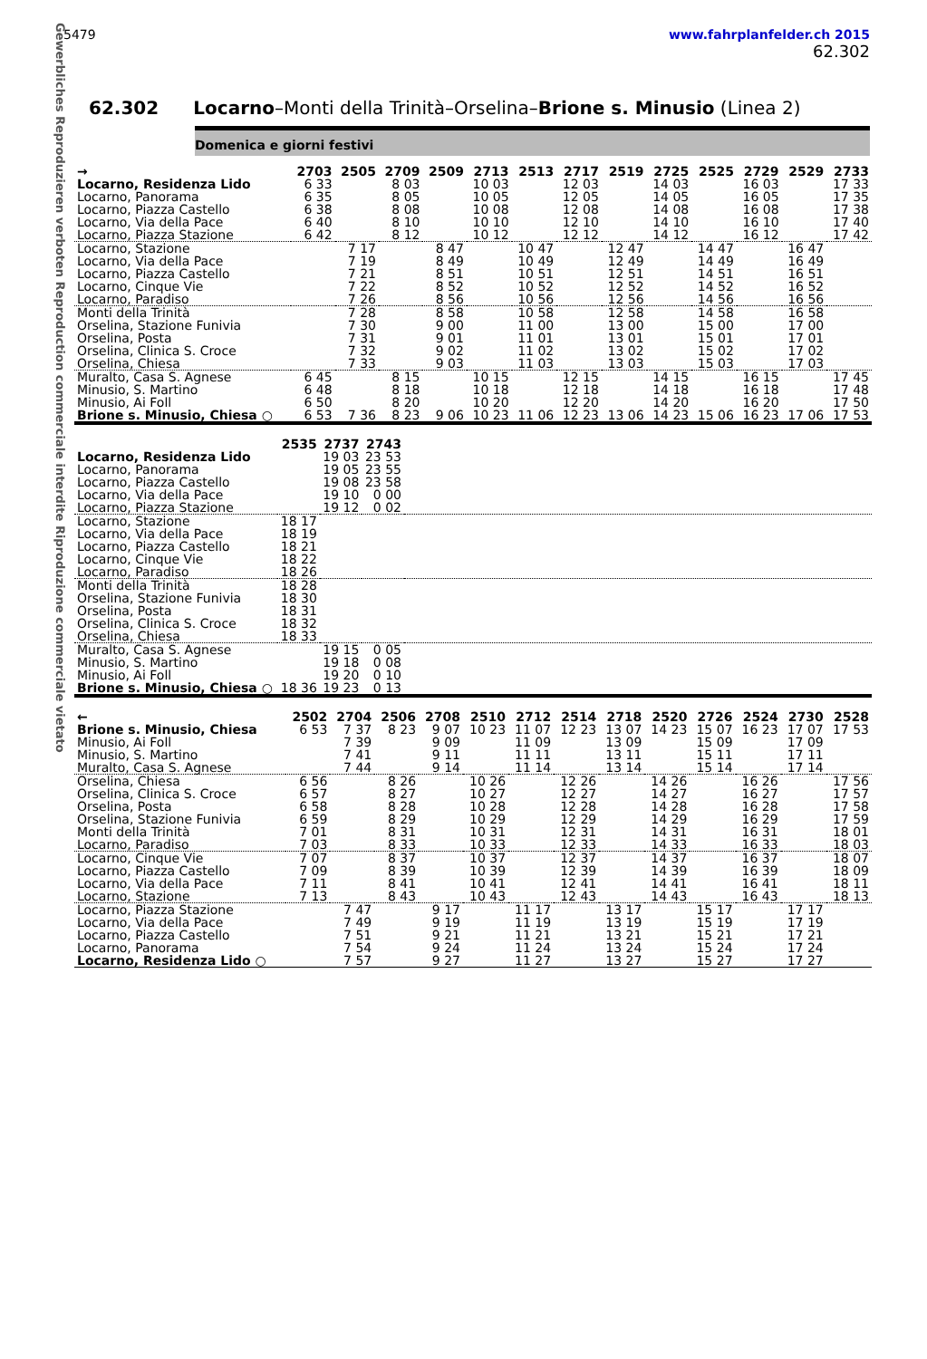Gewerbliches Reproduzieren verboten Reproduction commerciale interdite Riproduzione commerciale vietato
5479 www.fahrplanfelder.ch 2015
62.302
62.302 Locarno–Monti della Trinità–Orselina–Brione s. Minusio (Linea 2)
Domenica e giorni festivi
| → | 2703 | 2505 | 2709 | 2509 | 2713 | 2513 | 2717 | 2519 | 2725 | 2525 | 2729 | 2529 | 2733 |
| --- | --- | --- | --- | --- | --- | --- | --- | --- | --- | --- | --- | --- | --- |
| Locarno, Residenza Lido | 6 33 | | 8 03 | | 10 03 | | 12 03 | | 14 03 | | 16 03 | | 17 33 |
| Locarno, Panorama | 6 35 | | 8 05 | | 10 05 | | 12 05 | | 14 05 | | 16 05 | | 17 35 |
| Locarno, Piazza Castello | 6 38 | | 8 08 | | 10 08 | | 12 08 | | 14 08 | | 16 08 | | 17 38 |
| Locarno, Via della Pace | 6 40 | | 8 10 | | 10 10 | | 12 10 | | 14 10 | | 16 10 | | 17 40 |
| Locarno, Piazza Stazione | 6 42 | | 8 12 | | 10 12 | | 12 12 | | 14 12 | | 16 12 | | 17 42 |
| Locarno, Stazione | | 7 17 | | 8 47 | | 10 47 | | 12 47 | | 14 47 | | 16 47 | |
| Locarno, Via della Pace | | 7 19 | | 8 49 | | 10 49 | | 12 49 | | 14 49 | | 16 49 | |
| Locarno, Piazza Castello | | 7 21 | | 8 51 | | 10 51 | | 12 51 | | 14 51 | | 16 51 | |
| Locarno, Cinque Vie | | 7 22 | | 8 52 | | 10 52 | | 12 52 | | 14 52 | | 16 52 | |
| Locarno, Paradiso | | 7 26 | | 8 56 | | 10 56 | | 12 56 | | 14 56 | | 16 56 | |
| Monti della Trinità | | 7 28 | | 8 58 | | 10 58 | | 12 58 | | 14 58 | | 16 58 | |
| Orselina, Stazione Funivia | | 7 30 | | 9 00 | | 11 00 | | 13 00 | | 15 00 | | 17 00 | |
| Orselina, Posta | | 7 31 | | 9 01 | | 11 01 | | 13 01 | | 15 01 | | 17 01 | |
| Orselina, Clinica S. Croce | | 7 32 | | 9 02 | | 11 02 | | 13 02 | | 15 02 | | 17 02 | |
| Orselina, Chiesa | | 7 33 | | 9 03 | | 11 03 | | 13 03 | | 15 03 | | 17 03 | |
| Muralto, Casa S. Agnese | 6 45 | | 8 15 | | 10 15 | | 12 15 | | 14 15 | | 16 15 | | 17 45 |
| Minusio, S. Martino | 6 48 | | 8 18 | | 10 18 | | 12 18 | | 14 18 | | 16 18 | | 17 48 |
| Minusio, Ai Foll | 6 50 | | 8 20 | | 10 20 | | 12 20 | | 14 20 | | 16 20 | | 17 50 |
| Brione s. Minusio, Chiesa ○ | 6 53 | 7 36 | 8 23 | 9 06 | 10 23 | 11 06 | 12 23 | 13 06 | 14 23 | 15 06 | 16 23 | 17 06 | 17 53 |
| | 2535 | 2737 | 2743 | |
| --- | --- | --- | --- | --- |
| Locarno, Residenza Lido | | 19 03 | 23 53 | |
| Locarno, Panorama | | 19 05 | 23 55 | |
| Locarno, Piazza Castello | | 19 08 | 23 58 | |
| Locarno, Via della Pace | | 19 10 | 0 00 | |
| Locarno, Piazza Stazione | | 19 12 | 0 02 | |
| Locarno, Stazione | 18 17 | | | |
| Locarno, Via della Pace | 18 19 | | | |
| Locarno, Piazza Castello | 18 21 | | | |
| Locarno, Cinque Vie | 18 22 | | | |
| Locarno, Paradiso | 18 26 | | | |
| Monti della Trinità | 18 28 | | | |
| Orselina, Stazione Funivia | 18 30 | | | |
| Orselina, Posta | 18 31 | | | |
| Orselina, Clinica S. Croce | 18 32 | | | |
| Orselina, Chiesa | 18 33 | | | |
| Muralto, Casa S. Agnese | | 19 15 | 0 05 | |
| Minusio, S. Martino | | 19 18 | 0 08 | |
| Minusio, Ai Foll | | 19 20 | 0 10 | |
| Brione s. Minusio, Chiesa ○ | 18 36 | 19 23 | 0 13 | |
| ← | 2502 | 2704 | 2506 | 2708 | 2510 | 2712 | 2514 | 2718 | 2520 | 2726 | 2524 | 2730 | 2528 |
| --- | --- | --- | --- | --- | --- | --- | --- | --- | --- | --- | --- | --- | --- |
| Brione s. Minusio, Chiesa | 6 53 | 7 37 | 8 23 | 9 07 | 10 23 | 11 07 | 12 23 | 13 07 | 14 23 | 15 07 | 16 23 | 17 07 | 17 53 |
| Minusio, Ai Foll | | 7 39 | | 9 09 | | 11 09 | | 13 09 | | 15 09 | | 17 09 | |
| Minusio, S. Martino | | 7 41 | | 9 11 | | 11 11 | | 13 11 | | 15 11 | | 17 11 | |
| Muralto, Casa S. Agnese | | 7 44 | | 9 14 | | 11 14 | | 13 14 | | 15 14 | | 17 14 | |
| Orselina, Chiesa | 6 56 | | 8 26 | | 10 26 | | 12 26 | | 14 26 | | 16 26 | | 17 56 |
| Orselina, Clinica S. Croce | 6 57 | | 8 27 | | 10 27 | | 12 27 | | 14 27 | | 16 27 | | 17 57 |
| Orselina, Posta | 6 58 | | 8 28 | | 10 28 | | 12 28 | | 14 28 | | 16 28 | | 17 58 |
| Orselina, Stazione Funivia | 6 59 | | 8 29 | | 10 29 | | 12 29 | | 14 29 | | 16 29 | | 17 59 |
| Monti della Trinità | 7 01 | | 8 31 | | 10 31 | | 12 31 | | 14 31 | | 16 31 | | 18 01 |
| Locarno, Paradiso | 7 03 | | 8 33 | | 10 33 | | 12 33 | | 14 33 | | 16 33 | | 18 03 |
| Locarno, Cinque Vie | 7 07 | | 8 37 | | 10 37 | | 12 37 | | 14 37 | | 16 37 | | 18 07 |
| Locarno, Piazza Castello | 7 09 | | 8 39 | | 10 39 | | 12 39 | | 14 39 | | 16 39 | | 18 09 |
| Locarno, Via della Pace | 7 11 | | 8 41 | | 10 41 | | 12 41 | | 14 41 | | 16 41 | | 18 11 |
| Locarno, Stazione | 7 13 | | 8 43 | | 10 43 | | 12 43 | | 14 43 | | 16 43 | | 18 13 |
| Locarno, Piazza Stazione | | 7 47 | | 9 17 | | 11 17 | | 13 17 | | 15 17 | | 17 17 | |
| Locarno, Via della Pace | | 7 49 | | 9 19 | | 11 19 | | 13 19 | | 15 19 | | 17 19 | |
| Locarno, Piazza Castello | | 7 51 | | 9 21 | | 11 21 | | 13 21 | | 15 21 | | 17 21 | |
| Locarno, Panorama | | 7 54 | | 9 24 | | 11 24 | | 13 24 | | 15 24 | | 17 24 | |
| Locarno, Residenza Lido ○ | | 7 57 | | 9 27 | | 11 27 | | 13 27 | | 15 27 | | 17 27 | |